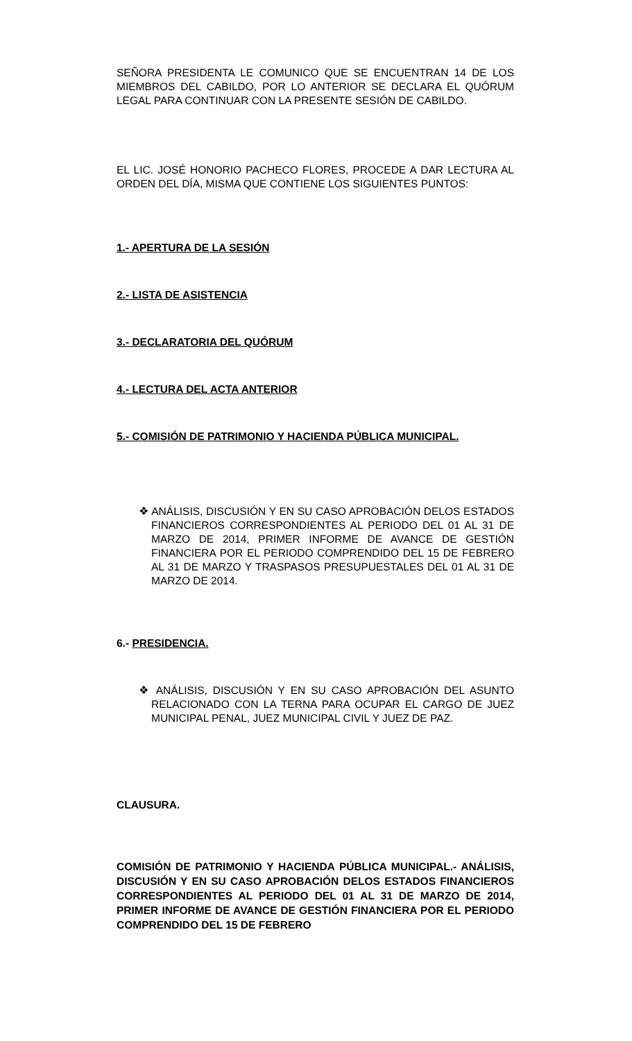SEÑORA PRESIDENTA LE COMUNICO QUE SE ENCUENTRAN 14 DE LOS MIEMBROS DEL CABILDO, POR LO ANTERIOR SE DECLARA EL QUÓRUM LEGAL PARA CONTINUAR CON LA PRESENTE SESIÓN DE CABILDO.
EL LIC. JOSÉ HONORIO PACHECO FLORES, PROCEDE A DAR LECTURA AL ORDEN DEL DÍA, MISMA QUE CONTIENE LOS SIGUIENTES PUNTOS:
1.- APERTURA DE LA SESIÓN
2.- LISTA DE ASISTENCIA
3.- DECLARATORIA DEL QUÓRUM
4.- LECTURA DEL ACTA ANTERIOR
5.- COMISIÓN DE PATRIMONIO Y HACIENDA PÚBLICA MUNICIPAL.
❖ ANÁLISIS, DISCUSIÓN Y EN SU CASO APROBACIÓN DELOS ESTADOS FINANCIEROS CORRESPONDIENTES AL PERIODO DEL 01 AL 31 DE MARZO DE 2014, PRIMER INFORME DE AVANCE DE GESTIÓN FINANCIERA POR EL PERIODO COMPRENDIDO DEL 15 DE FEBRERO AL 31 DE MARZO Y TRASPASOS PRESUPUESTALES DEL 01 AL 31 DE MARZO DE 2014.
6.- PRESIDENCIA.
❖ ANÁLISIS, DISCUSIÓN Y EN SU CASO APROBACIÓN DEL ASUNTO RELACIONADO CON LA TERNA PARA OCUPAR EL CARGO DE JUEZ MUNICIPAL PENAL, JUEZ MUNICIPAL CIVIL Y JUEZ DE PAZ.
CLAUSURA.
COMISIÓN DE PATRIMONIO Y HACIENDA PÚBLICA MUNICIPAL.- ANÁLISIS, DISCUSIÓN Y EN SU CASO APROBACIÓN DELOS ESTADOS FINANCIEROS CORRESPONDIENTES AL PERIODO DEL 01 AL 31 DE MARZO DE 2014, PRIMER INFORME DE AVANCE DE GESTIÓN FINANCIERA POR EL PERIODO COMPRENDIDO DEL 15 DE FEBRERO